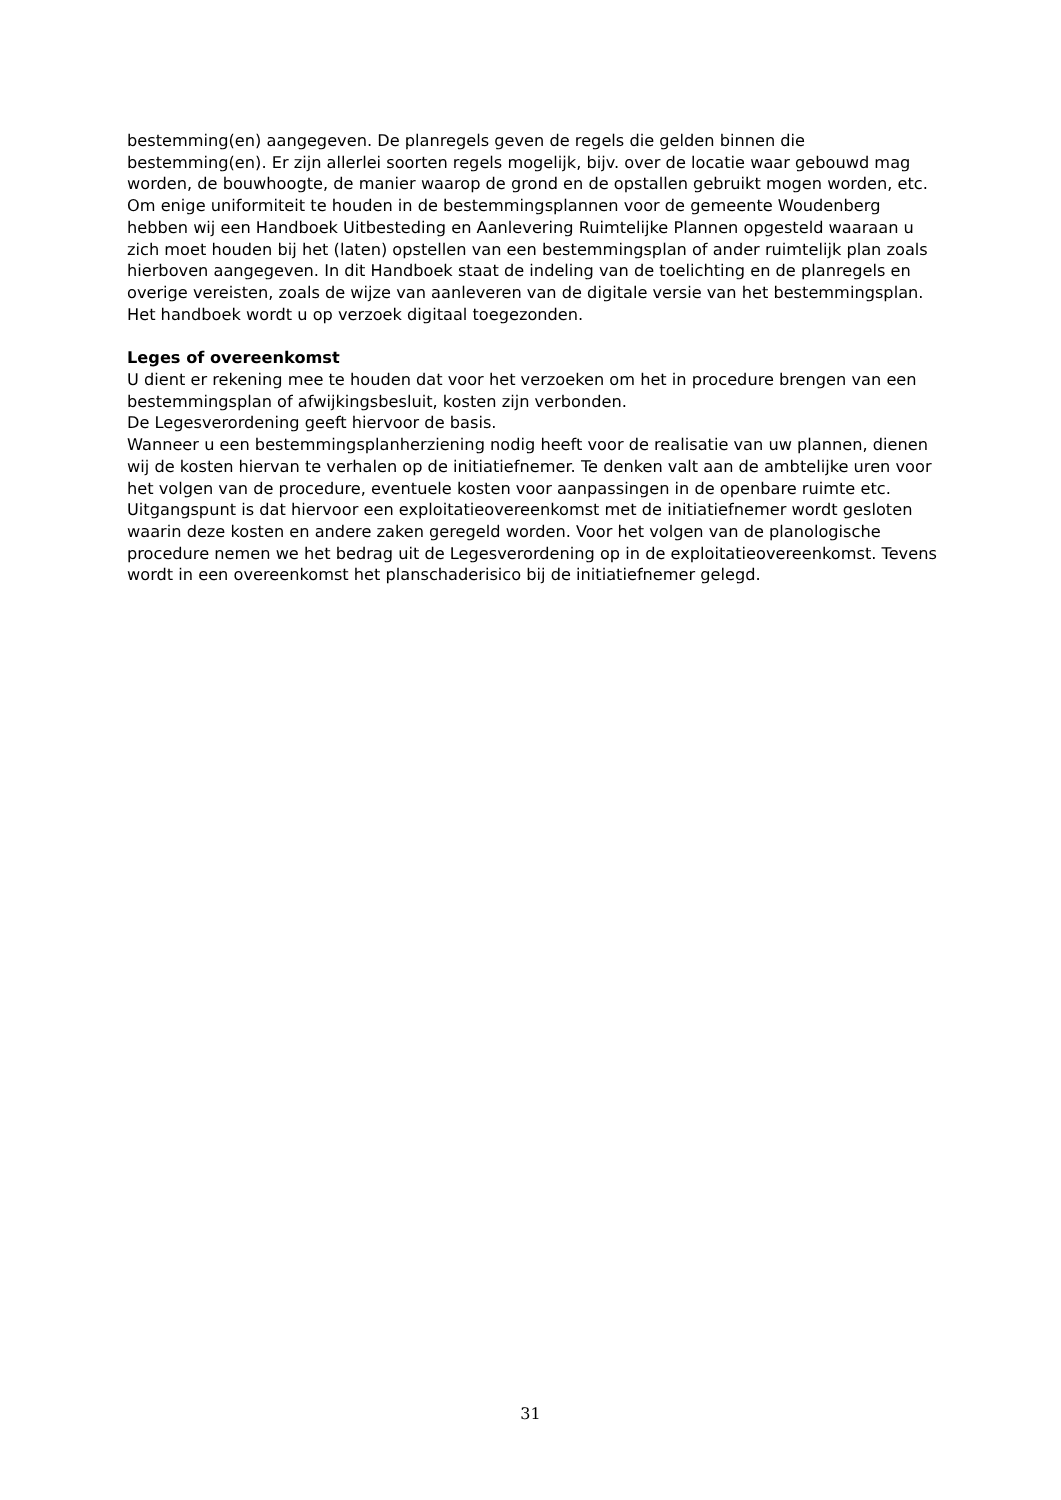bestemming(en) aangegeven. De planregels geven de regels die gelden binnen die bestemming(en). Er zijn allerlei soorten regels mogelijk, bijv. over de locatie waar gebouwd mag worden, de bouwhoogte, de manier waarop de grond en de opstallen gebruikt mogen worden, etc.
Om enige uniformiteit te houden in de bestemmingsplannen voor de gemeente Woudenberg hebben wij een Handboek Uitbesteding en Aanlevering Ruimtelijke Plannen opgesteld waaraan u zich moet houden bij het (laten) opstellen van een bestemmingsplan of ander ruimtelijk plan zoals hierboven aangegeven. In dit Handboek staat de indeling van de toelichting en de planregels en overige vereisten, zoals de wijze van aanleveren van de digitale versie van het bestemmingsplan. Het handboek wordt u op verzoek digitaal toegezonden.
Leges of overeenkomst
U dient er rekening mee te houden dat voor het verzoeken om het in procedure brengen van een bestemmingsplan of afwijkingsbesluit, kosten zijn verbonden.
De Legesverordening geeft hiervoor de basis.
Wanneer u een bestemmingsplanherziening nodig heeft voor de realisatie van uw plannen, dienen wij de kosten hiervan te verhalen op de initiatiefnemer. Te denken valt aan de ambtelijke uren voor het volgen van de procedure, eventuele kosten voor aanpassingen in de openbare ruimte etc. Uitgangspunt is dat hiervoor een exploitatieovereenkomst met de initiatiefnemer wordt gesloten waarin deze kosten en andere zaken geregeld worden. Voor het volgen van de planologische procedure nemen we het bedrag uit de Legesverordening op in de exploitatieovereenkomst. Tevens wordt in een overeenkomst het planschaderisico bij de initiatiefnemer gelegd.
31